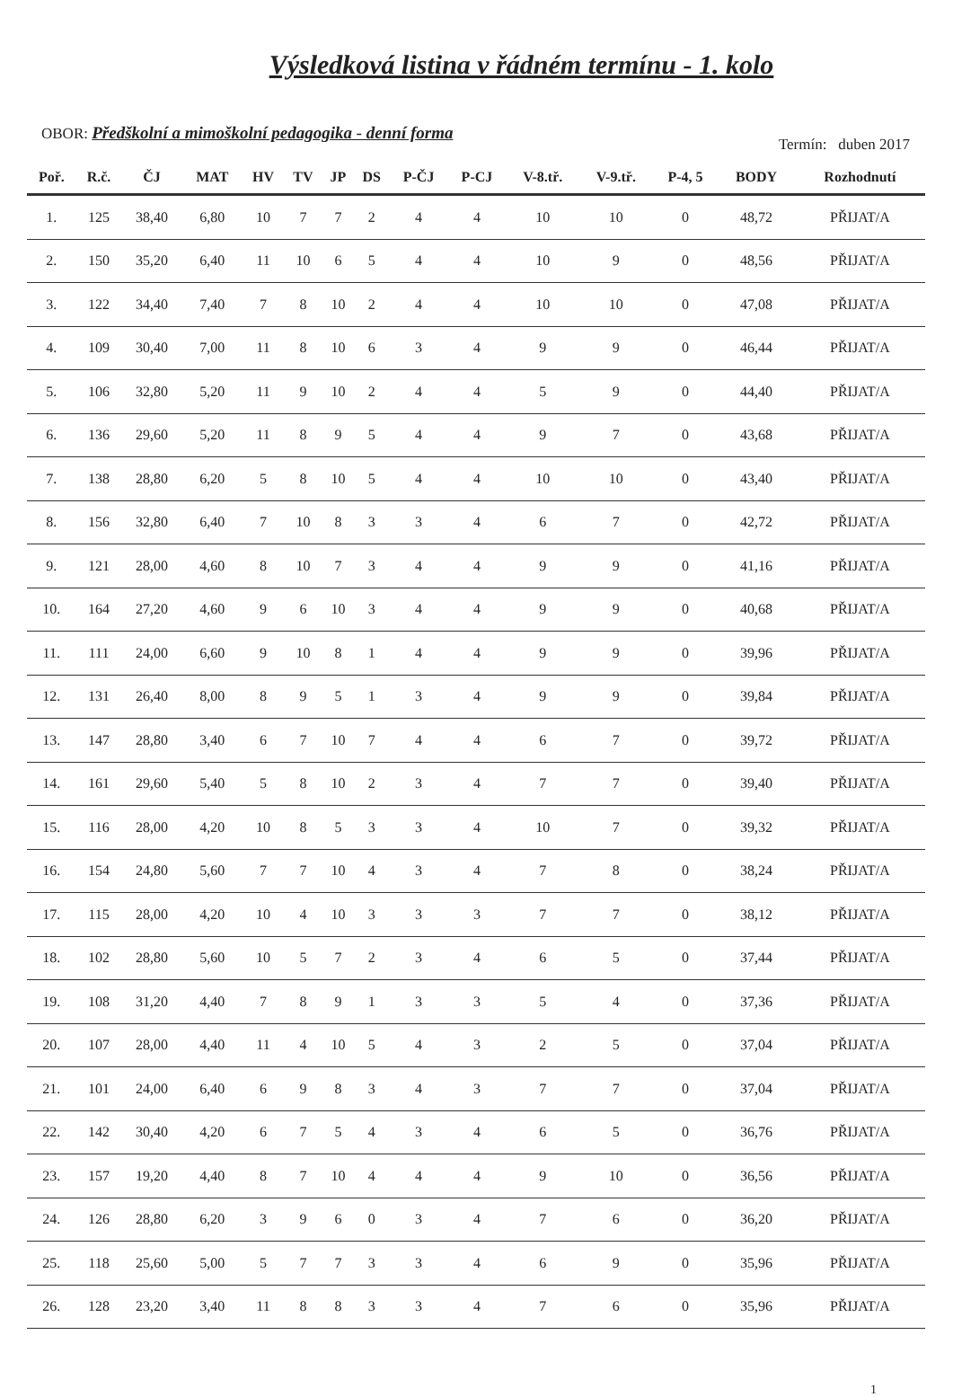Výsledková listina v řádném termínu - 1. kolo
OBOR: Předškolní a mimoškolní pedagogika - denní forma Termín: duben 2017
| Poř. | R.č. | ČJ | MAT | HV | TV | JP | DS | P-ČJ | P-CJ | V-8.tř. | V-9.tř. | P-4, 5 | BODY | Rozhodnutí |
| --- | --- | --- | --- | --- | --- | --- | --- | --- | --- | --- | --- | --- | --- | --- |
| 1. | 125 | 38,40 | 6,80 | 10 | 7 | 7 | 2 | 4 | 4 | 10 | 10 | 0 | 48,72 | PŘIJAT/A |
| 2. | 150 | 35,20 | 6,40 | 11 | 10 | 6 | 5 | 4 | 4 | 10 | 9 | 0 | 48,56 | PŘIJAT/A |
| 3. | 122 | 34,40 | 7,40 | 7 | 8 | 10 | 2 | 4 | 4 | 10 | 10 | 0 | 47,08 | PŘIJAT/A |
| 4. | 109 | 30,40 | 7,00 | 11 | 8 | 10 | 6 | 3 | 4 | 9 | 9 | 0 | 46,44 | PŘIJAT/A |
| 5. | 106 | 32,80 | 5,20 | 11 | 9 | 10 | 2 | 4 | 4 | 5 | 9 | 0 | 44,40 | PŘIJAT/A |
| 6. | 136 | 29,60 | 5,20 | 11 | 8 | 9 | 5 | 4 | 4 | 9 | 7 | 0 | 43,68 | PŘIJAT/A |
| 7. | 138 | 28,80 | 6,20 | 5 | 8 | 10 | 5 | 4 | 4 | 10 | 10 | 0 | 43,40 | PŘIJAT/A |
| 8. | 156 | 32,80 | 6,40 | 7 | 10 | 8 | 3 | 3 | 4 | 6 | 7 | 0 | 42,72 | PŘIJAT/A |
| 9. | 121 | 28,00 | 4,60 | 8 | 10 | 7 | 3 | 4 | 4 | 9 | 9 | 0 | 41,16 | PŘIJAT/A |
| 10. | 164 | 27,20 | 4,60 | 9 | 6 | 10 | 3 | 4 | 4 | 9 | 9 | 0 | 40,68 | PŘIJAT/A |
| 11. | 111 | 24,00 | 6,60 | 9 | 10 | 8 | 1 | 4 | 4 | 9 | 9 | 0 | 39,96 | PŘIJAT/A |
| 12. | 131 | 26,40 | 8,00 | 8 | 9 | 5 | 1 | 3 | 4 | 9 | 9 | 0 | 39,84 | PŘIJAT/A |
| 13. | 147 | 28,80 | 3,40 | 6 | 7 | 10 | 7 | 4 | 4 | 6 | 7 | 0 | 39,72 | PŘIJAT/A |
| 14. | 161 | 29,60 | 5,40 | 5 | 8 | 10 | 2 | 3 | 4 | 7 | 7 | 0 | 39,40 | PŘIJAT/A |
| 15. | 116 | 28,00 | 4,20 | 10 | 8 | 5 | 3 | 3 | 4 | 10 | 7 | 0 | 39,32 | PŘIJAT/A |
| 16. | 154 | 24,80 | 5,60 | 7 | 7 | 10 | 4 | 3 | 4 | 7 | 8 | 0 | 38,24 | PŘIJAT/A |
| 17. | 115 | 28,00 | 4,20 | 10 | 4 | 10 | 3 | 3 | 3 | 7 | 7 | 0 | 38,12 | PŘIJAT/A |
| 18. | 102 | 28,80 | 5,60 | 10 | 5 | 7 | 2 | 3 | 4 | 6 | 5 | 0 | 37,44 | PŘIJAT/A |
| 19. | 108 | 31,20 | 4,40 | 7 | 8 | 9 | 1 | 3 | 3 | 5 | 4 | 0 | 37,36 | PŘIJAT/A |
| 20. | 107 | 28,00 | 4,40 | 11 | 4 | 10 | 5 | 4 | 3 | 2 | 5 | 0 | 37,04 | PŘIJAT/A |
| 21. | 101 | 24,00 | 6,40 | 6 | 9 | 8 | 3 | 4 | 3 | 7 | 7 | 0 | 37,04 | PŘIJAT/A |
| 22. | 142 | 30,40 | 4,20 | 6 | 7 | 5 | 4 | 3 | 4 | 6 | 5 | 0 | 36,76 | PŘIJAT/A |
| 23. | 157 | 19,20 | 4,40 | 8 | 7 | 10 | 4 | 4 | 4 | 9 | 10 | 0 | 36,56 | PŘIJAT/A |
| 24. | 126 | 28,80 | 6,20 | 3 | 9 | 6 | 0 | 3 | 4 | 7 | 6 | 0 | 36,20 | PŘIJAT/A |
| 25. | 118 | 25,60 | 5,00 | 5 | 7 | 7 | 3 | 3 | 4 | 6 | 9 | 0 | 35,96 | PŘIJAT/A |
| 26. | 128 | 23,20 | 3,40 | 11 | 8 | 8 | 3 | 3 | 4 | 7 | 6 | 0 | 35,96 | PŘIJAT/A |
1